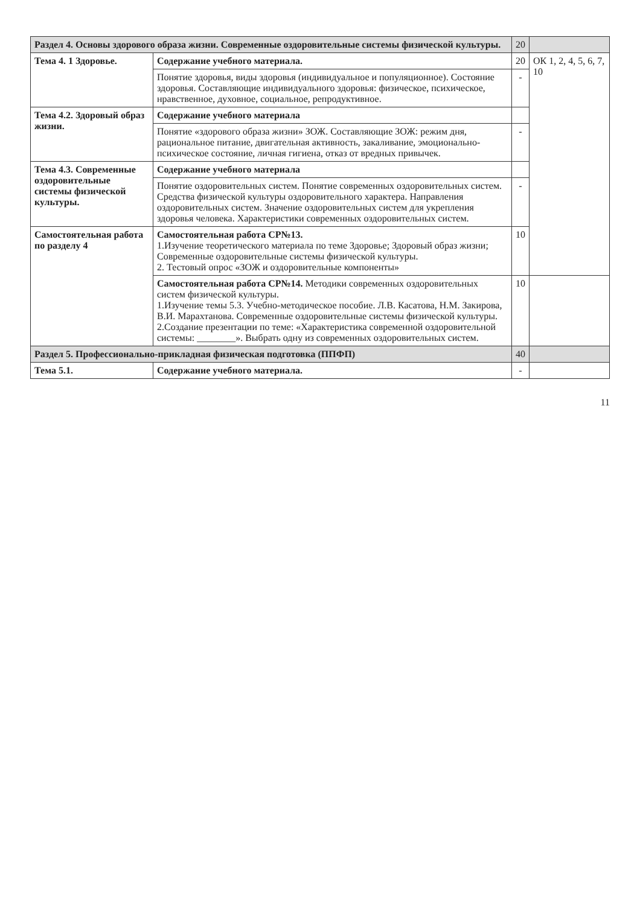| Раздел 4. Основы здорового образа жизни. Современные оздоровительные системы физической культуры. | | 20 | |
| Тема 4. 1 Здоровье. | Содержание учебного материала. | 20 | ОК 1, 2, 4, 5, 6, 7, 10 |
| | Понятие здоровья, виды здоровья (индивидуальное и популяционное). Состояние здоровья. Составляющие индивидуального здоровья: физическое, психическое, нравственное, духовное, социальное, репродуктивное. | - | |
| Тема 4.2. Здоровый образ жизни. | Содержание учебного материала | | |
| | Понятие «здорового образа жизни» ЗОЖ. Составляющие ЗОЖ: режим дня, рациональное питание, двигательная активность, закаливание, эмоционально-психическое состояние, личная гигиена, отказ от вредных привычек. | - | |
| Тема 4.3. Современные оздоровительные системы физической культуры. | Содержание учебного материала | | |
| | Понятие оздоровительных систем. Понятие современных оздоровительных систем. Средства физической культуры оздоровительного характера. Направления оздоровительных систем. Значение оздоровительных систем для укрепления здоровья человека. Характеристики современных оздоровительных систем. | - | |
| Самостоятельная работа по разделу 4 | Самостоятельная работа СР№13. 1.Изучение теоретического материала по теме Здоровье; Здоровый образ жизни; Современные оздоровительные системы физической культуры. 2. Тестовый опрос «ЗОЖ и оздоровительные компоненты» | 10 | |
| | Самостоятельная работа СР№14. Методики современных оздоровительных систем физической культуры. 1.Изучение темы 5.3. Учебно-методическое пособие. Л.В. Касатова, Н.М. Закирова, В.И. Марахтанова. Современные оздоровительные системы физической культуры. 2.Создание презентации по теме: «Характеристика современной оздоровительной системы: ________». Выбрать одну из современных оздоровительных систем. | 10 | |
| Раздел 5. Профессионально-прикладная физическая подготовка (ППФП) | | 40 | |
| Тема 5.1. | Содержание учебного материала. | - | |
11